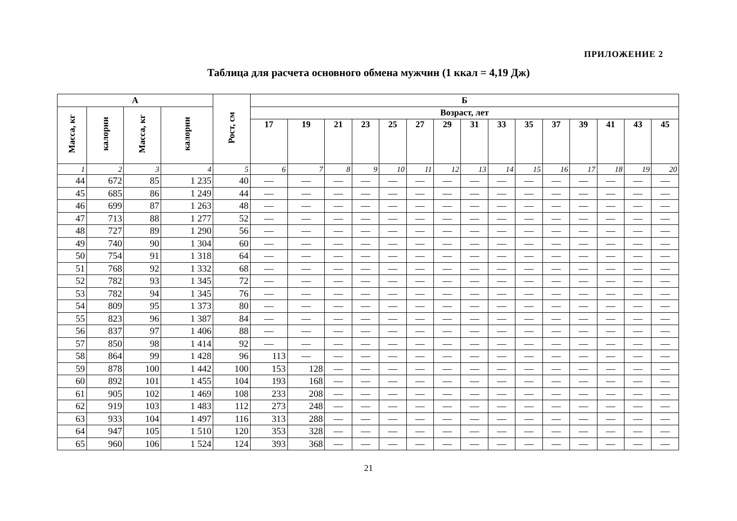ПРИЛОЖЕНИЕ 2
Таблица для расчета основного обмена мужчин (1 ккал = 4,19 Дж)
| А | | | | Рост, см | Б | | | | | | | | | | | | | | |
| --- | --- | --- | --- | --- | --- | --- | --- | --- | --- | --- | --- | --- | --- | --- | --- | --- | --- | --- | --- |
| Масса, кг | калории | Масса, кг | калории | | Возраст, лет | | | | | | | | | | | | | | |
| | | | | | 17 | 19 | 21 | 23 | 25 | 27 | 29 | 31 | 33 | 35 | 37 | 39 | 41 | 43 | 45 |
| 1 | 2 | 3 | 4 | 5 | 6 | 7 | 8 | 9 | 10 | 11 | 12 | 13 | 14 | 15 | 16 | 17 | 18 | 19 | 20 |
| 44 | 672 | 85 | 1 235 | 40 | — | — | — | — | — | — | — | — | — | — | — | — | — | — | — |
| 45 | 685 | 86 | 1 249 | 44 | — | — | — | — | — | — | — | — | — | — | — | — | — | — | — |
| 46 | 699 | 87 | 1 263 | 48 | — | — | — | — | — | — | — | — | — | — | — | — | — | — | — |
| 47 | 713 | 88 | 1 277 | 52 | — | — | — | — | — | — | — | — | — | — | — | — | — | — | — |
| 48 | 727 | 89 | 1 290 | 56 | — | — | — | — | — | — | — | — | — | — | — | — | — | — | — |
| 49 | 740 | 90 | 1 304 | 60 | — | — | — | — | — | — | — | — | — | — | — | — | — | — | — |
| 50 | 754 | 91 | 1 318 | 64 | — | — | — | — | — | — | — | — | — | — | — | — | — | — | — |
| 51 | 768 | 92 | 1 332 | 68 | — | — | — | — | — | — | — | — | — | — | — | — | — | — | — |
| 52 | 782 | 93 | 1 345 | 72 | — | — | — | — | — | — | — | — | — | — | — | — | — | — | — |
| 53 | 782 | 94 | 1 345 | 76 | — | — | — | — | — | — | — | — | — | — | — | — | — | — | — |
| 54 | 809 | 95 | 1 373 | 80 | — | — | — | — | — | — | — | — | — | — | — | — | — | — | — |
| 55 | 823 | 96 | 1 387 | 84 | — | — | — | — | — | — | — | — | — | — | — | — | — | — | — |
| 56 | 837 | 97 | 1 406 | 88 | — | — | — | — | — | — | — | — | — | — | — | — | — | — | — |
| 57 | 850 | 98 | 1 414 | 92 | — | — | — | — | — | — | — | — | — | — | — | — | — | — | — |
| 58 | 864 | 99 | 1 428 | 96 | 113 | — | — | — | — | — | — | — | — | — | — | — | — | — | — |
| 59 | 878 | 100 | 1 442 | 100 | 153 | 128 | — | — | — | — | — | — | — | — | — | — | — | — | — |
| 60 | 892 | 101 | 1 455 | 104 | 193 | 168 | — | — | — | — | — | — | — | — | — | — | — | — | — |
| 61 | 905 | 102 | 1 469 | 108 | 233 | 208 | — | — | — | — | — | — | — | — | — | — | — | — | — |
| 62 | 919 | 103 | 1 483 | 112 | 273 | 248 | — | — | — | — | — | — | — | — | — | — | — | — | — |
| 63 | 933 | 104 | 1 497 | 116 | 313 | 288 | — | — | — | — | — | — | — | — | — | — | — | — | — |
| 64 | 947 | 105 | 1 510 | 120 | 353 | 328 | — | — | — | — | — | — | — | — | — | — | — | — | — |
| 65 | 960 | 106 | 1 524 | 124 | 393 | 368 | — | — | — | — | — | — | — | — | — | — | — | — | — |
21